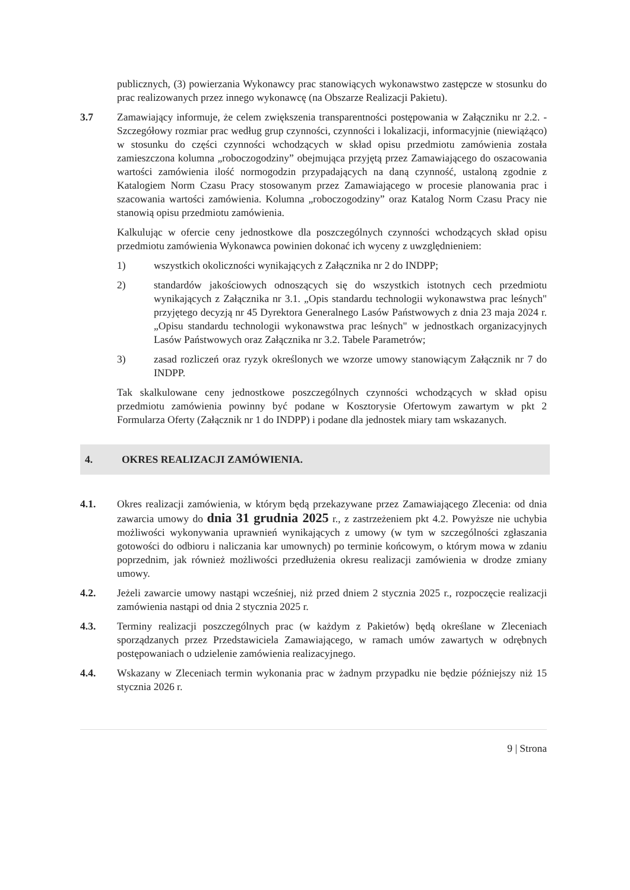publicznych, (3) powierzania Wykonawcy prac stanowiących wykonawstwo zastępcze w stosunku do prac realizowanych przez innego wykonawcę (na Obszarze Realizacji Pakietu).
3.7 Zamawiający informuje, że celem zwiększenia transparentności postępowania w Załączniku nr 2.2. - Szczegółowy rozmiar prac według grup czynności, czynności i lokalizacji, informacyjnie (niewiążąco) w stosunku do części czynności wchodzących w skład opisu przedmiotu zamówienia została zamieszczona kolumna „roboczogodziny” obejmująca przyjętą przez Zamawiającego do oszacowania wartości zamówienia ilość normogodzin przypadających na daną czynność, ustaloną zgodnie z Katalogiem Norm Czasu Pracy stosowanym przez Zamawiającego w procesie planowania prac i szacowania wartości zamówienia. Kolumna „roboczogodziny” oraz Katalog Norm Czasu Pracy nie stanowią opisu przedmiotu zamówienia.
Kalkulując w ofercie ceny jednostkowe dla poszczególnych czynności wchodzących skład opisu przedmiotu zamówienia Wykonawca powinien dokonać ich wyceny z uwzględnieniem:
1) wszystkich okoliczności wynikających z Załącznika nr 2 do INDPP;
2) standardów jakościowych odnoszących się do wszystkich istotnych cech przedmiotu wynikających z Załącznika nr 3.1. „Opis standardu technologii wykonawstwa prac leśnych" przyjętego decyzją nr 45 Dyrektora Generalnego Lasów Państwowych z dnia 23 maja 2024 r. „Opisu standardu technologii wykonawstwa prac leśnych" w jednostkach organizacyjnych Lasów Państwowych oraz Załącznika nr 3.2. Tabele Parametrów;
3) zasad rozliczeń oraz ryzyk określonych we wzorze umowy stanowiącym Załącznik nr 7 do INDPP.
Tak skalkulowane ceny jednostkowe poszczególnych czynności wchodzących w skład opisu przedmiotu zamówienia powinny być podane w Kosztorysie Ofertowym zawartym w pkt 2 Formularza Oferty (Załącznik nr 1 do INDPP) i podane dla jednostek miary tam wskazanych.
4. OKRES REALIZACJI ZAMÓWIENIA.
4.1. Okres realizacji zamówienia, w którym będą przekazywane przez Zamawiającego Zlecenia: od dnia zawarcia umowy do dnia 31 grudnia 2025 r., z zastrzeżeniem pkt 4.2. Powyższe nie uchybia możliwości wykonywania uprawnień wynikających z umowy (w tym w szczególności zgłaszania gotowości do odbioru i naliczania kar umownych) po terminie końcowym, o którym mowa w zdaniu poprzednim, jak również możliwości przedłużenia okresu realizacji zamówienia w drodze zmiany umowy.
4.2. Jeżeli zawarcie umowy nastąpi wcześniej, niż przed dniem 2 stycznia 2025 r., rozpoczęcie realizacji zamówienia nastąpi od dnia 2 stycznia 2025 r.
4.3. Terminy realizacji poszczególnych prac (w każdym z Pakietów) będą określane w Zleceniach sporządzanych przez Przedstawiciela Zamawiającego, w ramach umów zawartych w odrębnych postępowaniach o udzielenie zamówienia realizacyjnego.
4.4. Wskazany w Zleceniach termin wykonania prac w żadnym przypadku nie będzie późniejszy niż 15 stycznia 2026 r.
9 | Strona